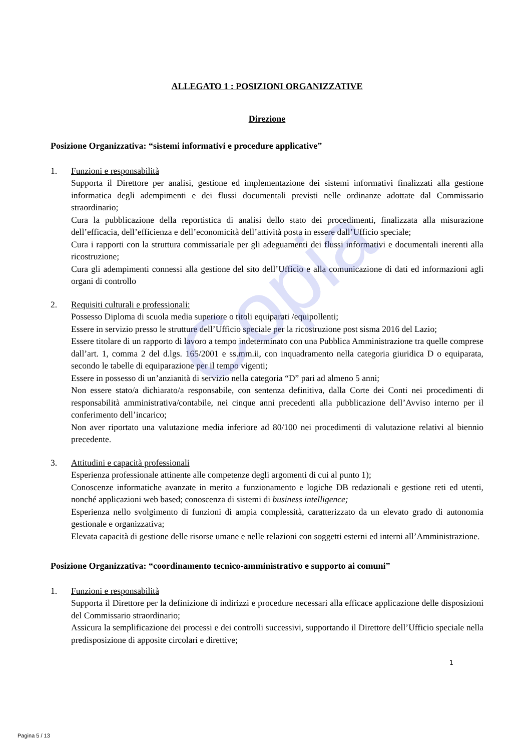Copia
ALLEGATO 1 : POSIZIONI ORGANIZZATIVE
Direzione
Posizione Organizzativa: “sistemi informativi e procedure applicative”
1. Funzioni e responsabilità
Supporta il Direttore per analisi, gestione ed implementazione dei sistemi informativi finalizzati alla gestione informatica degli adempimenti e dei flussi documentali previsti nelle ordinanze adottate dal Commissario straordinario;
Cura la pubblicazione della reportistica di analisi dello stato dei procedimenti, finalizzata alla misurazione dell’efficacia, dell’efficienza e dell’economicità dell’attività posta in essere dall’Ufficio speciale;
Cura i rapporti con la struttura commissariale per gli adeguamenti dei flussi informativi e documentali inerenti alla ricostruzione;
Cura gli adempimenti connessi alla gestione del sito dell’Ufficio e alla comunicazione di dati ed informazioni agli organi di controllo
2. Requisiti culturali e professionali:
Possesso Diploma di scuola media superiore o titoli equiparati /equipollenti;
Essere in servizio presso le strutture dell’Ufficio speciale per la ricostruzione post sisma 2016 del Lazio;
Essere titolare di un rapporto di lavoro a tempo indeterminato con una Pubblica Amministrazione tra quelle comprese dall’art. 1, comma 2 del d.lgs. 165/2001 e ss.mm.ii, con inquadramento nella categoria giuridica D o equiparata, secondo le tabelle di equiparazione per il tempo vigenti;
Essere in possesso di un’anzianità di servizio nella categoria “D” pari ad almeno 5 anni;
Non essere stato/a dichiarato/a responsabile, con sentenza definitiva, dalla Corte dei Conti nei procedimenti di responsabilità amministrativa/contabile, nei cinque anni precedenti alla pubblicazione dell’Avviso interno per il conferimento dell’incarico;
Non aver riportato una valutazione media inferiore ad 80/100 nei procedimenti di valutazione relativi al biennio precedente.
3. Attitudini e capacità professionali
Esperienza professionale attinente alle competenze degli argomenti di cui al punto 1);
Conoscenze informatiche avanzate in merito a funzionamento e logiche DB redazionali e gestione reti ed utenti, nonché applicazioni web based; conoscenza di sistemi di business intelligence;
Esperienza nello svolgimento di funzioni di ampia complessità, caratterizzato da un elevato grado di autonomia gestionale e organizzativa;
Elevata capacità di gestione delle risorse umane e nelle relazioni con soggetti esterni ed interni all’Amministrazione.
Posizione Organizzativa: “coordinamento tecnico-amministrativo e supporto ai comuni”
1. Funzioni e responsabilità
Supporta il Direttore per la definizione di indirizzi e procedure necessari alla efficace applicazione delle disposizioni del Commissario straordinario;
Assicura la semplificazione dei processi e dei controlli successivi, supportando il Direttore dell’Ufficio speciale nella predisposizione di apposite circolari e direttive;
1
Pagina 5 / 13